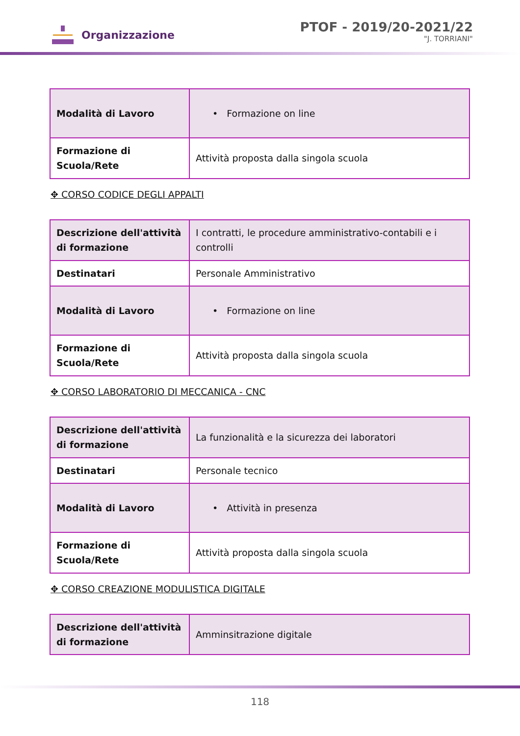Organizzazione
PTOF - 2019/20-2021/22
"J. TORRIANI"
| Modalità di Lavoro | • Formazione on line |
| Formazione di Scuola/Rete | Attività proposta dalla singola scuola |
✥ CORSO CODICE DEGLI APPALTI
| Descrizione dell'attività di formazione | I contratti, le procedure amministrativo-contabili e i controlli |
| Destinatari | Personale Amministrativo |
| Modalità di Lavoro | • Formazione on line |
| Formazione di Scuola/Rete | Attività proposta dalla singola scuola |
✥ CORSO LABORATORIO DI MECCANICA - CNC
| Descrizione dell'attività di formazione | La funzionalità e la sicurezza dei laboratori |
| Destinatari | Personale tecnico |
| Modalità di Lavoro | • Attività in presenza |
| Formazione di Scuola/Rete | Attività proposta dalla singola scuola |
✥ CORSO CREAZIONE MODULISTICA DIGITALE
| Descrizione dell'attività di formazione | Amminsitrazione digitale |
118